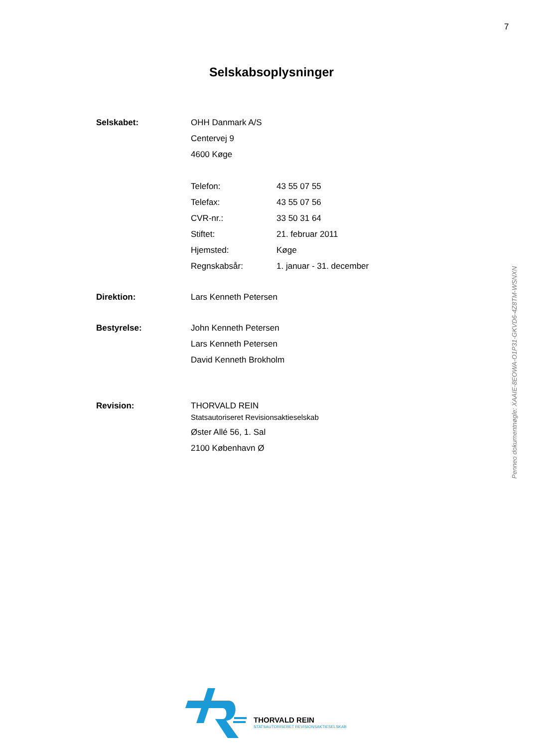7
Selskabsoplysninger
Selskabet: OHH Danmark A/S
Centervej 9
4600 Køge
Telefon: 43 55 07 55
Telefax: 43 55 07 56
CVR-nr.: 33 50 31 64
Stiftet: 21. februar 2011
Hjemsted: Køge
Regnskabsår: 1. januar - 31. december
Direktion: Lars Kenneth Petersen
Bestyrelse: John Kenneth Petersen
Lars Kenneth Petersen
David Kenneth Brokholm
Revision: THORVALD REIN
Statsautoriseret Revisionsaktieselskab
Øster Allé 56, 1. Sal
2100 København Ø
Penneo dokumentnøgle: XAAIE-8EOWA-O1P31-GKVD6-4Z8TM-WSNXN
THORVALD REIN
STATSAUTORISERET REVISIONSAKTIESELSKAB